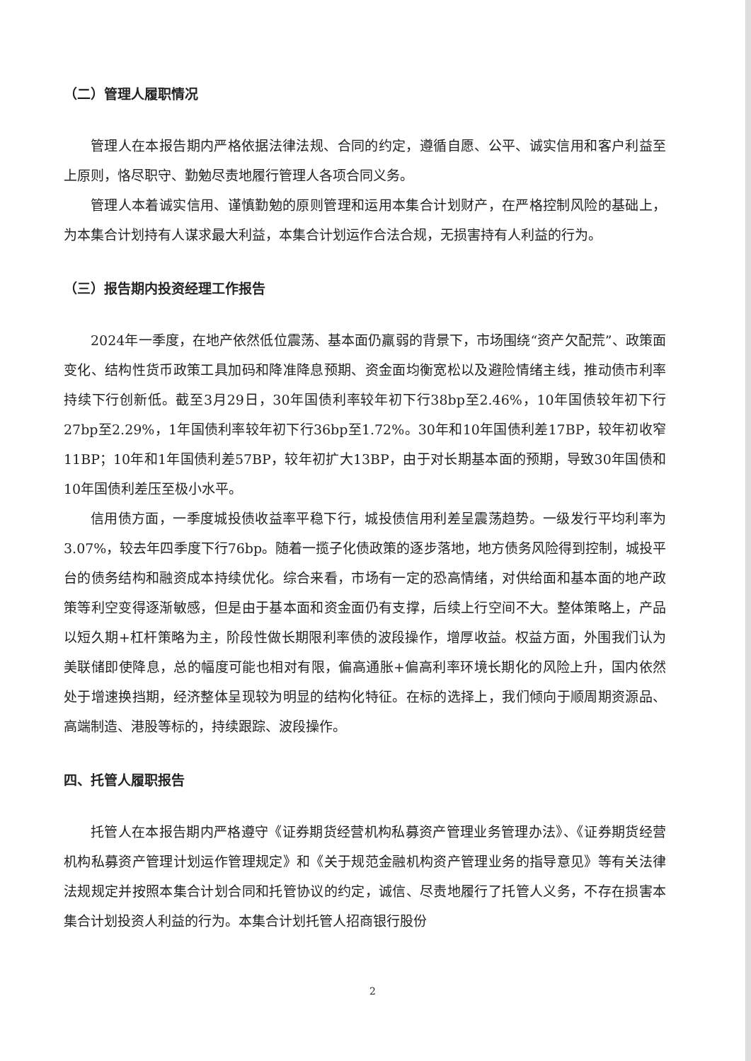（二）管理人履职情况
管理人在本报告期内严格依据法律法规、合同的约定，遵循自愿、公平、诚实信用和客户利益至上原则，恪尽职守、勤勉尽责地履行管理人各项合同义务。
管理人本着诚实信用、谨慎勤勉的原则管理和运用本集合计划财产，在严格控制风险的基础上，为本集合计划持有人谋求最大利益，本集合计划运作合法合规，无损害持有人利益的行为。
（三）报告期内投资经理工作报告
2024年一季度，在地产依然低位震荡、基本面仍羸弱的背景下，市场围绕“资产欠配荒”、政策面变化、结构性货币政策工具加码和降准降息预期、资金面均衡宽松以及避险情绪主线，推动债市利率持续下行创新低。截至3月29日，30年国债利率较年初下行38bp至2.46%，10年国债较年初下行27bp至2.29%，1年国债利率较年初下行36bp至1.72%。30年和10年国债利差17BP，较年初收窄 11BP；10年和1年国债利差57BP，较年初扩大13BP，由于对长期基本面的预期，导致30年国债和10年国债利差压至极小水平。
信用债方面，一季度城投债收益率平稳下行，城投债信用利差呈震荡趋势。一级发行平均利率为3.07%，较去年四季度下行76bp。随着一揽子化债政策的逐步落地，地方债务风险得到控制，城投平台的债务结构和融资成本持续优化。综合来看，市场有一定的恐高情绪，对供给面和基本面的地产政策等利空变得逐渐敏感，但是由于基本面和资金面仍有支撑，后续上行空间不大。整体策略上，产品以短久期+杠杆策略为主，阶段性做长期限利率债的波段操作，增厚收益。权益方面，外围我们认为美联储即使降息，总的幅度可能也相对有限，偏高通胀+偏高利率环境长期化的风险上升，国内依然处于增速换挡期，经济整体呈现较为明显的结构化特征。在标的选择上，我们倾向于顺周期资源品、高端制造、港股等标的，持续跟踪、波段操作。
四、托管人履职报告
托管人在本报告期内严格遵守《证券期货经营机构私募资产管理业务管理办法》、《证券期货经营机构私募资产管理计划运作管理规定》和《关于规范金融机构资产管理业务的指导意见》等有关法律法规规定并按照本集合计划合同和托管协议的约定，诚信、尽责地履行了托管人义务，不存在损害本集合计划投资人利益的行为。本集合计划托管人招商银行股份
2